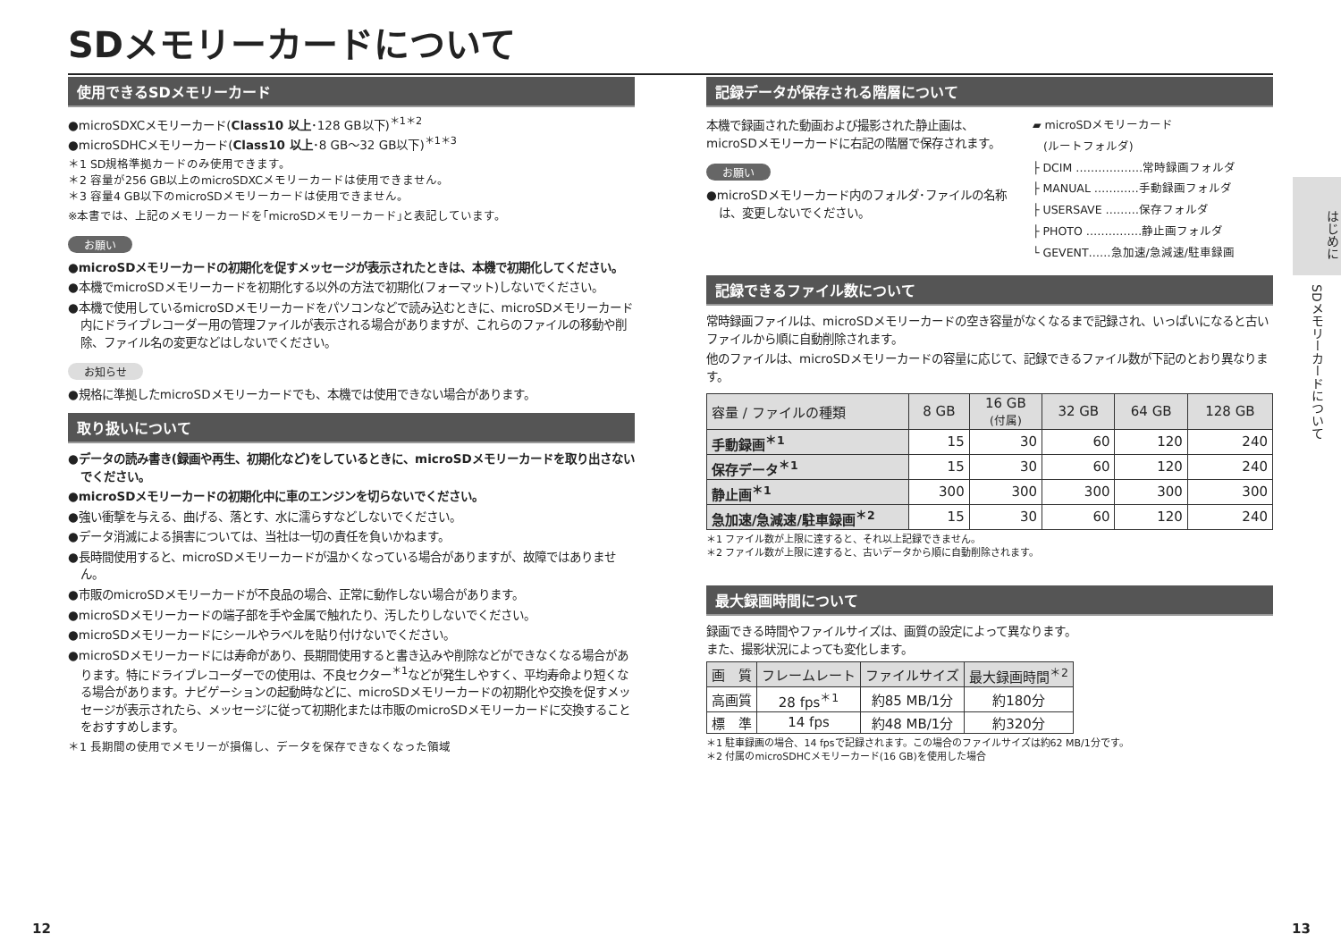SDメモリーカードについて
使用できるSDメモリーカード
●microSDXCメモリーカード(Class10 以上･128 GB以下)<sup>＊1＊2</sup>
●microSDHCメモリーカード(Class10 以上･8 GB～32 GB以下)<sup>＊1＊3</sup>
＊1 SD規格準拠カードのみ使用できます。
＊2 容量が256 GB以上のmicroSDXCメモリーカードは使用できません。
＊3 容量4 GB以下のmicroSDメモリーカードは使用できません。
※本書では、上記のメモリーカードを｢microSDメモリーカード｣と表記しています。
お願い
●microSDメモリーカードの初期化を促すメッセージが表示されたときは、本機で初期化してください。
●本機でmicroSDメモリーカードを初期化する以外の方法で初期化(フォーマット)しないでください。
●本機で使用しているmicroSDメモリーカードをパソコンなどで読み込むときに、microSDメモリーカード内にドライブレコーダー用の管理ファイルが表示される場合がありますが、これらのファイルの移動や削除、ファイル名の変更などはしないでください。
お知らせ
●規格に準拠したmicroSDメモリーカードでも、本機では使用できない場合があります。
取り扱いについて
●データの読み書き(録画や再生、初期化など)をしているときに、microSDメモリーカードを取り出さないでください。
●microSDメモリーカードの初期化中に車のエンジンを切らないでください。
●強い衝撃を与える、曲げる、落とす、水に濡らすなどしないでください。
●データ消滅による損害については、当社は一切の責任を負いかねます。
●長時間使用すると、microSDメモリーカードが温かくなっている場合がありますが、故障ではありません。
●市販のmicroSDメモリーカードが不良品の場合、正常に動作しない場合があります。
●microSDメモリーカードの端子部を手や金属で触れたり、汚したりしないでください。
●microSDメモリーカードにシールやラベルを貼り付けないでください。
●microSDメモリーカードには寿命があり、長期間使用すると書き込みや削除などができなくなる場合があります。特にドライブレコーダーでの使用は、不良セクター<sup>＊1</sup>などが発生しやすく、平均寿命より短くなる場合があります。ナビゲーションの起動時などに、microSDメモリーカードの初期化や交換を促すメッセージが表示されたら、メッセージに従って初期化または市販のmicroSDメモリーカードに交換することをおすすめします。
＊1 長期間の使用でメモリーが損傷し、データを保存できなくなった領域
記録データが保存される階層について
本機で録画された動画および撮影された静止画は、microSDメモリーカードに右記の階層で保存されます。
お願い
●microSDメモリーカード内のフォルダ･ファイルの名称は、変更しないでください。
▰ microSDメモリーカード
(ルートフォルダ)
├ DCIM ………………常時録画フォルダ
├ MANUAL …………手動録画フォルダ
├ USERSAVE ………保存フォルダ
├ PHOTO ……………静止画フォルダ
└ GEVENT……急加速/急減速/駐車録画
記録できるファイル数について
常時録画ファイルは、microSDメモリーカードの空き容量がなくなるまで記録され、いっぱいになると古いファイルから順に自動削除されます。
他のファイルは、microSDメモリーカードの容量に応じて、記録できるファイル数が下記のとおり異なります。
| 容量 / ファイルの種類 | 8 GB | 16 GB (付属) | 32 GB | 64 GB | 128 GB |
| --- | --- | --- | --- | --- | --- |
| 手動録画<sup>＊1</sup> | 15 | 30 | 60 | 120 | 240 |
| 保存データ<sup>＊1</sup> | 15 | 30 | 60 | 120 | 240 |
| 静止画<sup>＊1</sup> | 300 | 300 | 300 | 300 | 300 |
| 急加速/急減速/駐車録画<sup>＊2</sup> | 15 | 30 | 60 | 120 | 240 |
＊1 ファイル数が上限に達すると、それ以上記録できません。
＊2 ファイル数が上限に達すると、古いデータから順に自動削除されます。
最大録画時間について
録画できる時間やファイルサイズは、画質の設定によって異なります。
また、撮影状況によっても変化します。
| 画 質 | フレームレート | ファイルサイズ | 最大録画時間<sup>＊2</sup> |
| --- | --- | --- | --- |
| 高画質 | 28 fps<sup>＊1</sup> | 約85 MB/1分 | 約180分 |
| 標 準 | 14 fps | 約48 MB/1分 | 約320分 |
＊1 駐車録画の場合、14 fpsで記録されます。この場合のファイルサイズは約62 MB/1分です。
＊2 付属のmicroSDHCメモリーカード(16 GB)を使用した場合
はじめに
SDメモリーカードについて
12 13